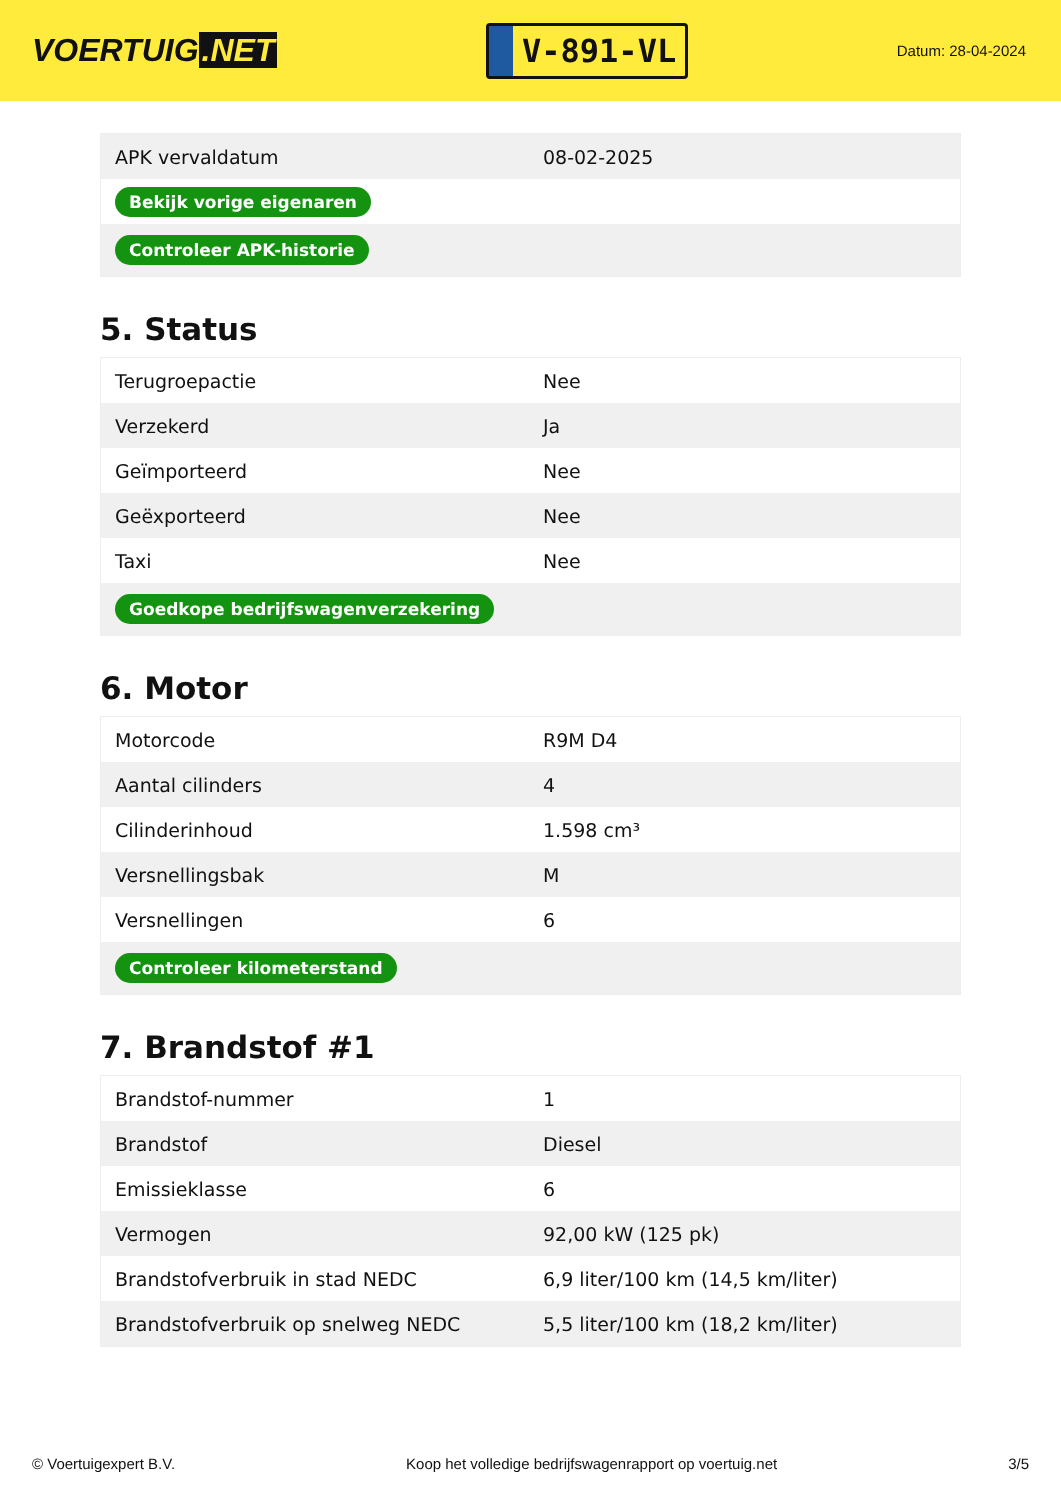VOERTUIG.NET
V-891-VL
Datum: 28-04-2024
| APK vervaldatum | 08-02-2025 |
| Bekijk vorige eigenaren | |
| Controleer APK-historie | |
5. Status
| Terugroepactie | Nee |
| Verzekerd | Ja |
| Geïmporteerd | Nee |
| Geëxporteerd | Nee |
| Taxi | Nee |
| Goedkope bedrijfswagenverzekering | |
6. Motor
| Motorcode | R9M D4 |
| Aantal cilinders | 4 |
| Cilinderinhoud | 1.598 cm³ |
| Versnellingsbak | M |
| Versnellingen | 6 |
| Controleer kilometerstand | |
7. Brandstof #1
| Brandstof-nummer | 1 |
| Brandstof | Diesel |
| Emissieklasse | 6 |
| Vermogen | 92,00 kW (125 pk) |
| Brandstofverbruik in stad NEDC | 6,9 liter/100 km (14,5 km/liter) |
| Brandstofverbruik op snelweg NEDC | 5,5 liter/100 km (18,2 km/liter) |
© Voertuigexpert B.V. Koop het volledige bedrijfswagenrapport op voertuig.net 3/5